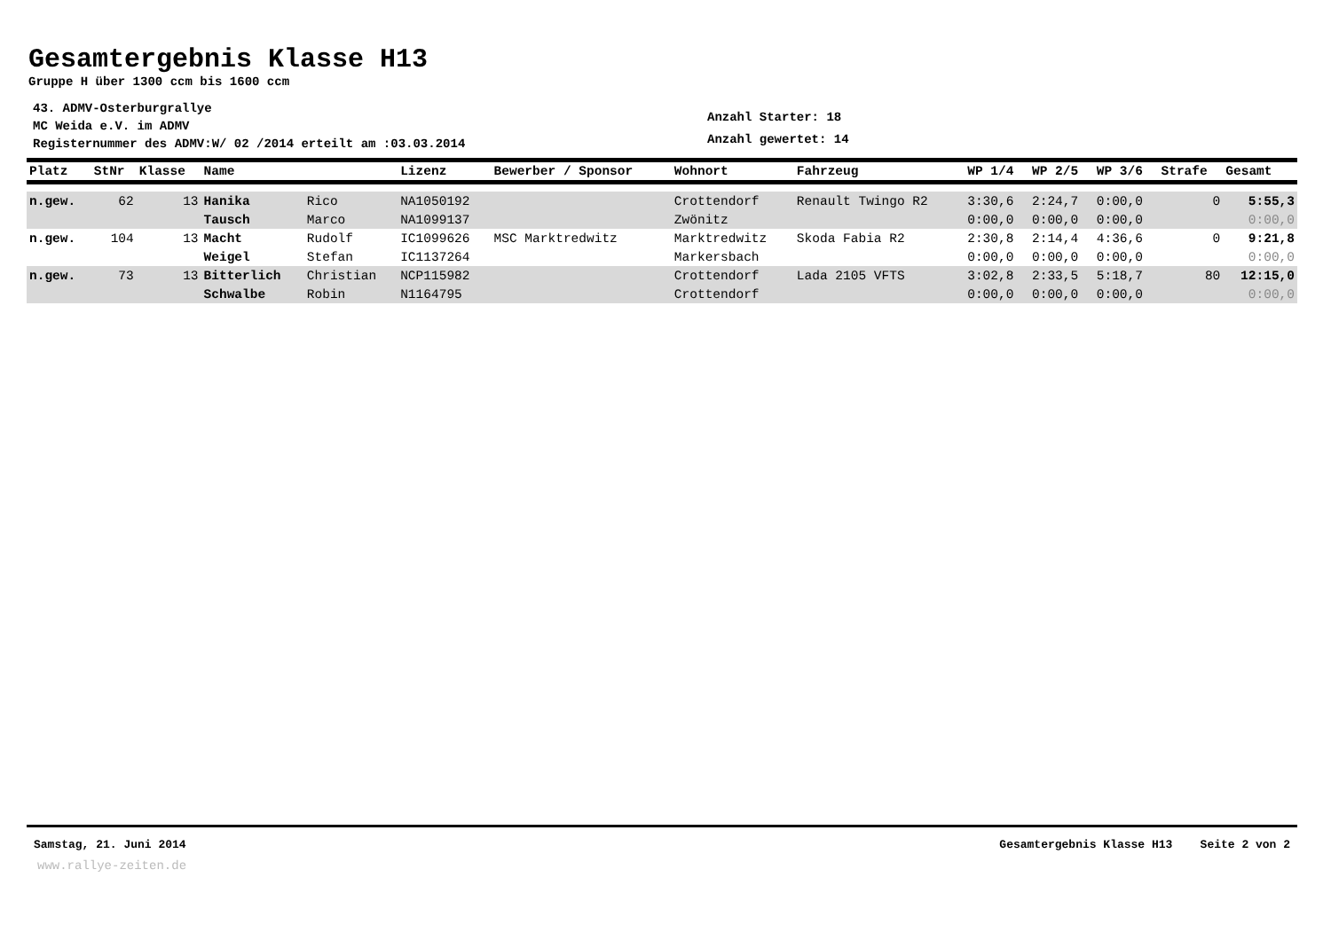Gesamtergebnis Klasse H13
Gruppe H über 1300 ccm bis 1600 ccm
43. ADMV-Osterburgrallye
MC Weida e.V. im ADMV
Registernummer des ADMV:W/ 02 /2014 erteilt am :03.03.2014
Anzahl Starter: 18
Anzahl gewertet: 14
| Platz | StNr | Klasse | Name | | Lizenz | Bewerber / Sponsor | Wohnort | Fahrzeug | WP 1/4 | WP 2/5 | WP 3/6 | Strafe | Gesamt |
| --- | --- | --- | --- | --- | --- | --- | --- | --- | --- | --- | --- | --- | --- |
| n.gew. | 62 | 13 | Hanika | Rico | NA1050192 | | Crottendorf | Renault Twingo R2 | 3:30,6 | 2:24,7 | 0:00,0 | 0 | 5:55,3 |
| | | | Tausch | Marco | NA1099137 | | Zwönitz | | 0:00,0 | 0:00,0 | 0:00,0 | | 0:00,0 |
| n.gew. | 104 | 13 | Macht | Rudolf | IC1099626 | MSC Marktredwitz | Marktredwitz | Skoda Fabia R2 | 2:30,8 | 2:14,4 | 4:36,6 | 0 | 9:21,8 |
| | | | Weigel | Stefan | IC1137264 | | Markersbach | | 0:00,0 | 0:00,0 | 0:00,0 | | 0:00,0 |
| n.gew. | 73 | 13 | Bitterlich | Christian | NCP115982 | | Crottendorf | Lada 2105 VFTS | 3:02,8 | 2:33,5 | 5:18,7 | 80 | 12:15,0 |
| | | | Schwalbe | Robin | N1164795 | | Crottendorf | | 0:00,0 | 0:00,0 | 0:00,0 | | 0:00,0 |
Samstag, 21. Juni 2014 Gesamtergebnis Klasse H13 Seite 2 von 2
www.rallye-zeiten.de